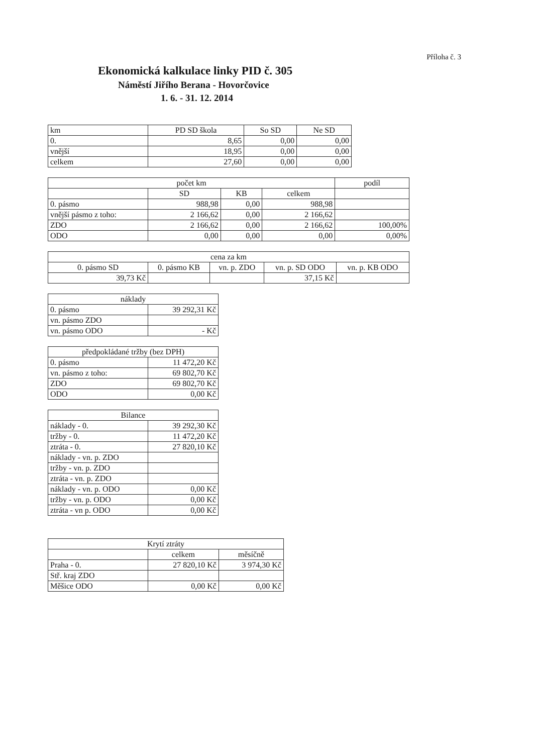Příloha č. 3
Ekonomická kalkulace linky PID č. 305
Náměstí Jiřího Berana - Hovorčovice
1. 6. - 31. 12. 2014
| km | PD SD škola | So SD | Ne SD |
| 0. | 8,65 | 0,00 | 0,00 |
| vnější | 18,95 | 0,00 | 0,00 |
| celkem | 27,60 | 0,00 | 0,00 |
| počet km | | | | podíl |
| --- | --- | --- | --- | --- |
| | SD | KB | celkem | |
| 0. pásmo | 988,98 | 0,00 | 988,98 | |
| vnější pásmo z toho: | 2 166,62 | 0,00 | 2 166,62 | |
| ZDO | 2 166,62 | 0,00 | 2 166,62 | 100,00% |
| ODO | 0,00 | 0,00 | 0,00 | 0,00% |
| cena za km | | | | |
| --- | --- | --- | --- | --- |
| 0. pásmo SD | 0. pásmo KB | vn. p. ZDO | vn. p. SD ODO | vn. p. KB ODO |
| 39,73 Kč | | | 37,15 Kč | |
| náklady | |
| --- | --- |
| 0. pásmo | 39 292,31 Kč |
| vn. pásmo ZDO | |
| vn. pásmo ODO | - Kč |
| předpokládané tržby (bez DPH) | |
| --- | --- |
| 0. pásmo | 11 472,20 Kč |
| vn. pásmo z toho: | 69 802,70 Kč |
| ZDO | 69 802,70 Kč |
| ODO | 0,00 Kč |
| Bilance | |
| --- | --- |
| náklady - 0. | 39 292,30 Kč |
| tržby - 0. | 11 472,20 Kč |
| ztráta - 0. | 27 820,10 Kč |
| náklady - vn. p. ZDO | |
| tržby - vn. p. ZDO | |
| ztráta - vn. p. ZDO | |
| náklady - vn. p. ODO | 0,00 Kč |
| tržby - vn. p. ODO | 0,00 Kč |
| ztráta - vn p. ODO | 0,00 Kč |
| Krytí ztráty | | |
| --- | --- | --- |
| | celkem | měsíčně |
| Praha - 0. | 27 820,10 Kč | 3 974,30 Kč |
| Stř. kraj ZDO | | |
| Měšice ODO | 0,00 Kč | 0,00 Kč |